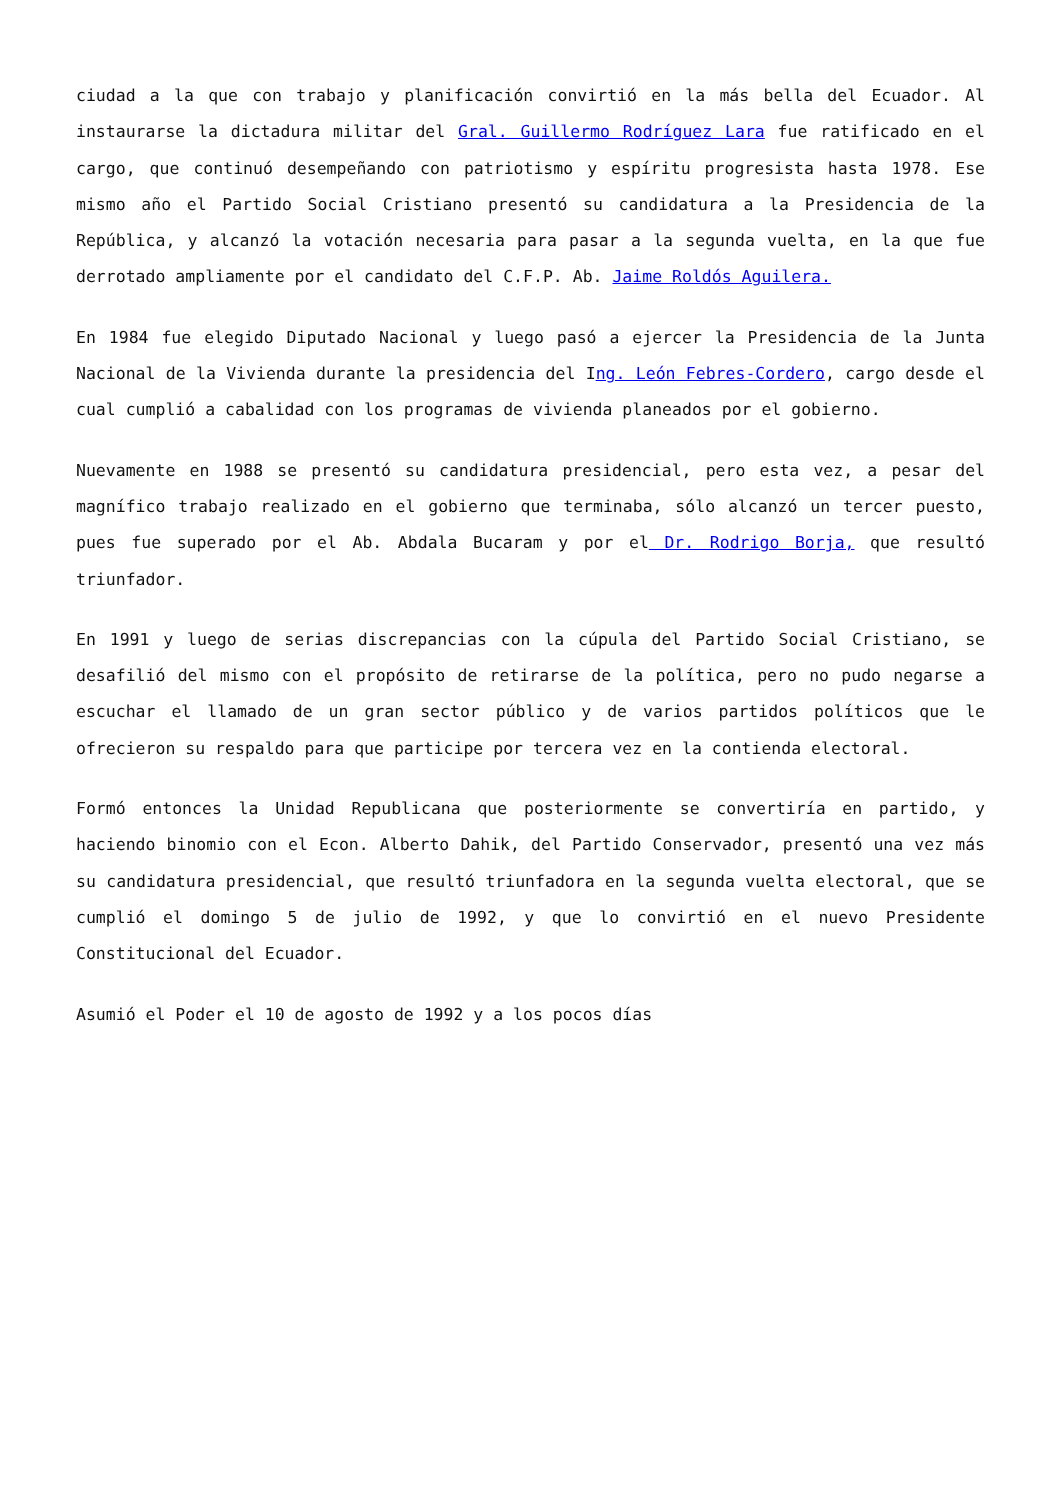ciudad a la que con trabajo y planificación convirtió en la más bella del Ecuador. Al instaurarse la dictadura militar del Gral. Guillermo Rodríguez Lara fue ratificado en el cargo, que continuó desempeñando con patriotismo y espíritu progresista hasta 1978. Ese mismo año el Partido Social Cristiano presentó su candidatura a la Presidencia de la República, y alcanzó la votación necesaria para pasar a la segunda vuelta, en la que fue derrotado ampliamente por el candidato del C.F.P. Ab. Jaime Roldós Aguilera.
En 1984 fue elegido Diputado Nacional y luego pasó a ejercer la Presidencia de la Junta Nacional de la Vivienda durante la presidencia del Ing. León Febres-Cordero, cargo desde el cual cumplió a cabalidad con los programas de vivienda planeados por el gobierno.
Nuevamente en 1988 se presentó su candidatura presidencial, pero esta vez, a pesar del magnífico trabajo realizado en el gobierno que terminaba, sólo alcanzó un tercer puesto, pues fue superado por el Ab. Abdala Bucaram y por el Dr. Rodrigo Borja, que resultó triunfador.
En 1991 y luego de serias discrepancias con la cúpula del Partido Social Cristiano, se desafilió del mismo con el propósito de retirarse de la política, pero no pudo negarse a escuchar el llamado de un gran sector público y de varios partidos políticos que le ofrecieron su respaldo para que participe por tercera vez en la contienda electoral.
Formó entonces la Unidad Republicana que posteriormente se convertiría en partido, y haciendo binomio con el Econ. Alberto Dahik, del Partido Conservador, presentó una vez más su candidatura presidencial, que resultó triunfadora en la segunda vuelta electoral, que se cumplió el domingo 5 de julio de 1992, y que lo convirtió en el nuevo Presidente Constitucional del Ecuador.
Asumió el Poder el 10 de agosto de 1992 y a los pocos días